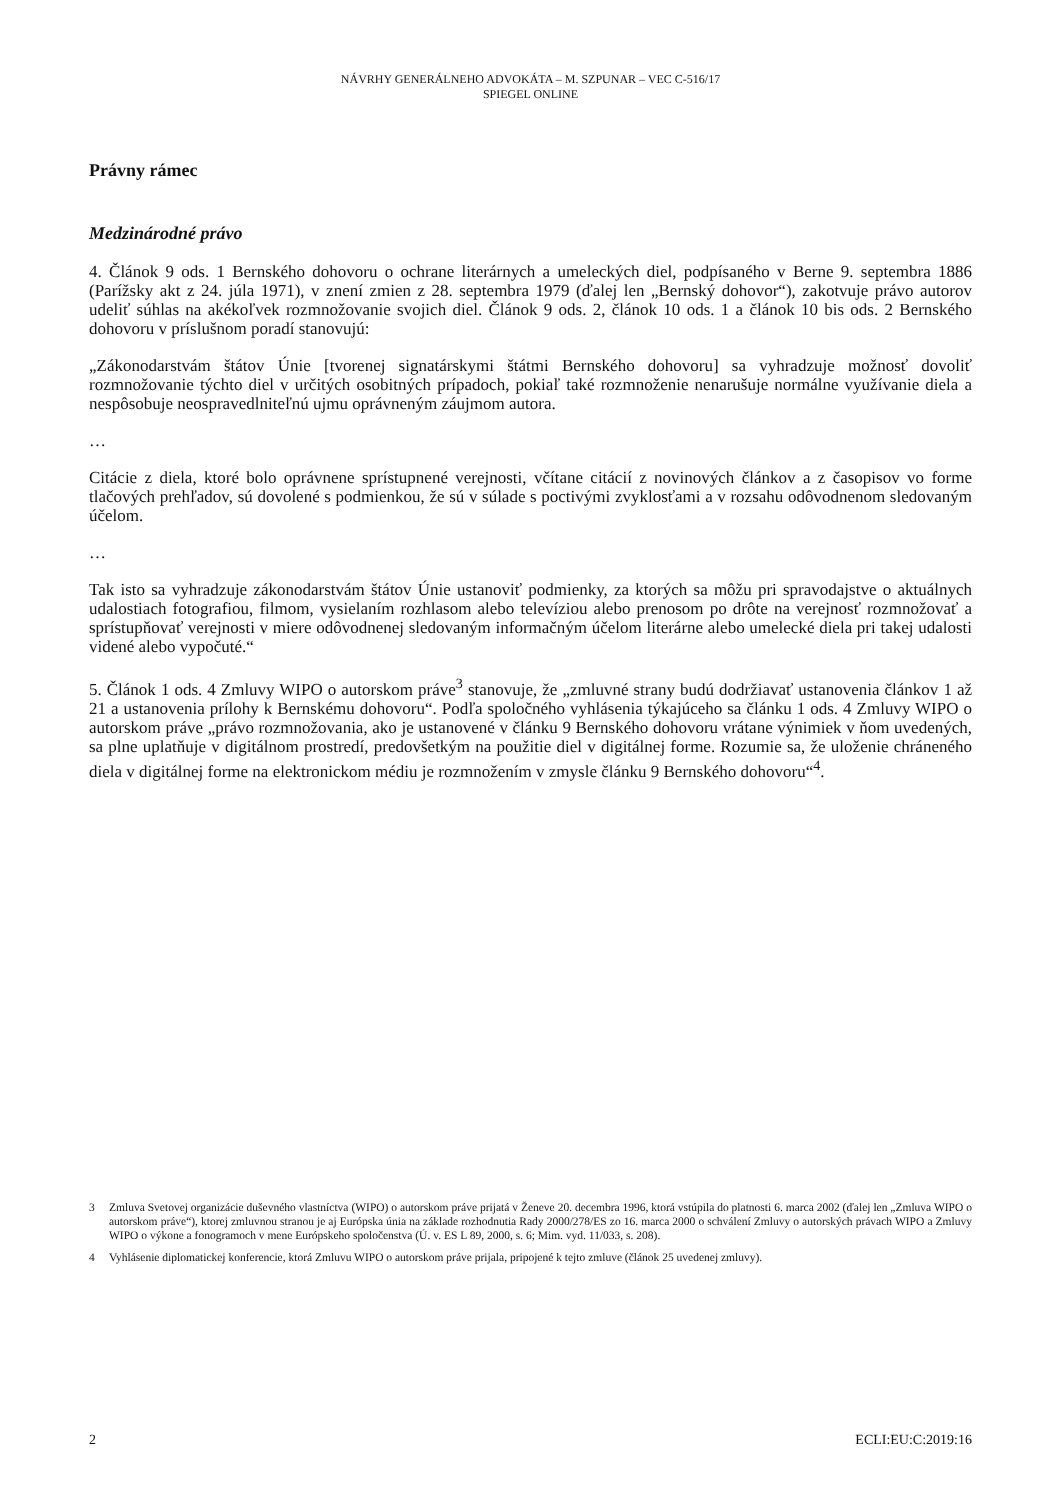NÁVRHY GENERÁLNEHO ADVOKÁTA – M. SZPUNAR – VEC C-516/17
SPIEGEL ONLINE
Právny rámec
Medzinárodné právo
4. Článok 9 ods. 1 Bernského dohovoru o ochrane literárnych a umeleckých diel, podpísaného v Berne 9. septembra 1886 (Parížsky akt z 24. júla 1971), v znení zmien z 28. septembra 1979 (ďalej len „Bernský dohovor“), zakotvuje právo autorov udeliť súhlas na akékoľvek rozmnožovanie svojich diel. Článok 9 ods. 2, článok 10 ods. 1 a článok 10 bis ods. 2 Bernského dohovoru v príslušnom poradí stanovujú:
„Zákonodarstvám štátov Únie [tvorenej signatárskymi štátmi Bernského dohovoru] sa vyhradzuje možnosť dovoliť rozmnožovanie týchto diel v určitých osobitných prípadoch, pokiaľ také rozmnoženie nenarušuje normálne využívanie diela a nespôsobuje neospravedlniteľnú ujmu oprávneným záujmom autora.
…
Citácie z diela, ktoré bolo oprávnene sprístupnené verejnosti, včítane citácií z novinových článkov a z časopisov vo forme tlačových prehľadov, sú dovolené s podmienkou, že sú v súlade s poctivými zvyklosťami a v rozsahu odôvodnenom sledovaným účelom.
…
Tak isto sa vyhradzuje zákonodarstvám štátov Únie ustanoviť podmienky, za ktorých sa môžu pri spravodajstve o aktuálnych udalostiach fotografiou, filmom, vysielaním rozhlasom alebo televíziou alebo prenosom po drôte na verejnosť rozmnožovať a sprístupňovať verejnosti v miere odôvodnenej sledovaným informačným účelom literárne alebo umelecké diela pri takej udalosti videné alebo vypočuté.“
5. Článok 1 ods. 4 Zmluvy WIPO o autorskom práve<sup>3</sup> stanovuje, že „zmluvné strany budú dodržiavať ustanovenia článkov 1 až 21 a ustanovenia prílohy k Bernskému dohovoru“. Podľa spoločného vyhlásenia týkajúceho sa článku 1 ods. 4 Zmluvy WIPO o autorskom práve „právo rozmnožovania, ako je ustanovené v článku 9 Bernského dohovoru vrátane výnimiek v ňom uvedených, sa plne uplatňuje v digitálnom prostredí, predovšetkým na použitie diel v digitálnej forme. Rozumie sa, že uloženie chráneného diela v digitálnej forme na elektronickom médiu je rozmnožením v zmysle článku 9 Bernského dohovoru“<sup>4</sup>.
3
Zmluva Svetovej organizácie duševného vlastníctva (WIPO) o autorskom práve prijatá v Ženeve 20. decembra 1996, ktorá vstúpila do platnosti 6. marca 2002 (ďalej len „Zmluva WIPO o autorskom práve“), ktorej zmluvnou stranou je aj Európska únia na základe rozhodnutia Rady 2000/278/ES zo 16. marca 2000 o schválení Zmluvy o autorských právach WIPO a Zmluvy WIPO o výkone a fonogramoch v mene Európskeho spoločenstva (Ú. v. ES L 89, 2000, s. 6; Mim. vyd. 11/033, s. 208).
4
Vyhlásenie diplomatickej konferencie, ktorá Zmluvu WIPO o autorskom práve prijala, pripojené k tejto zmluve (článok 25 uvedenej zmluvy).
2 ECLI:EU:C:2019:16